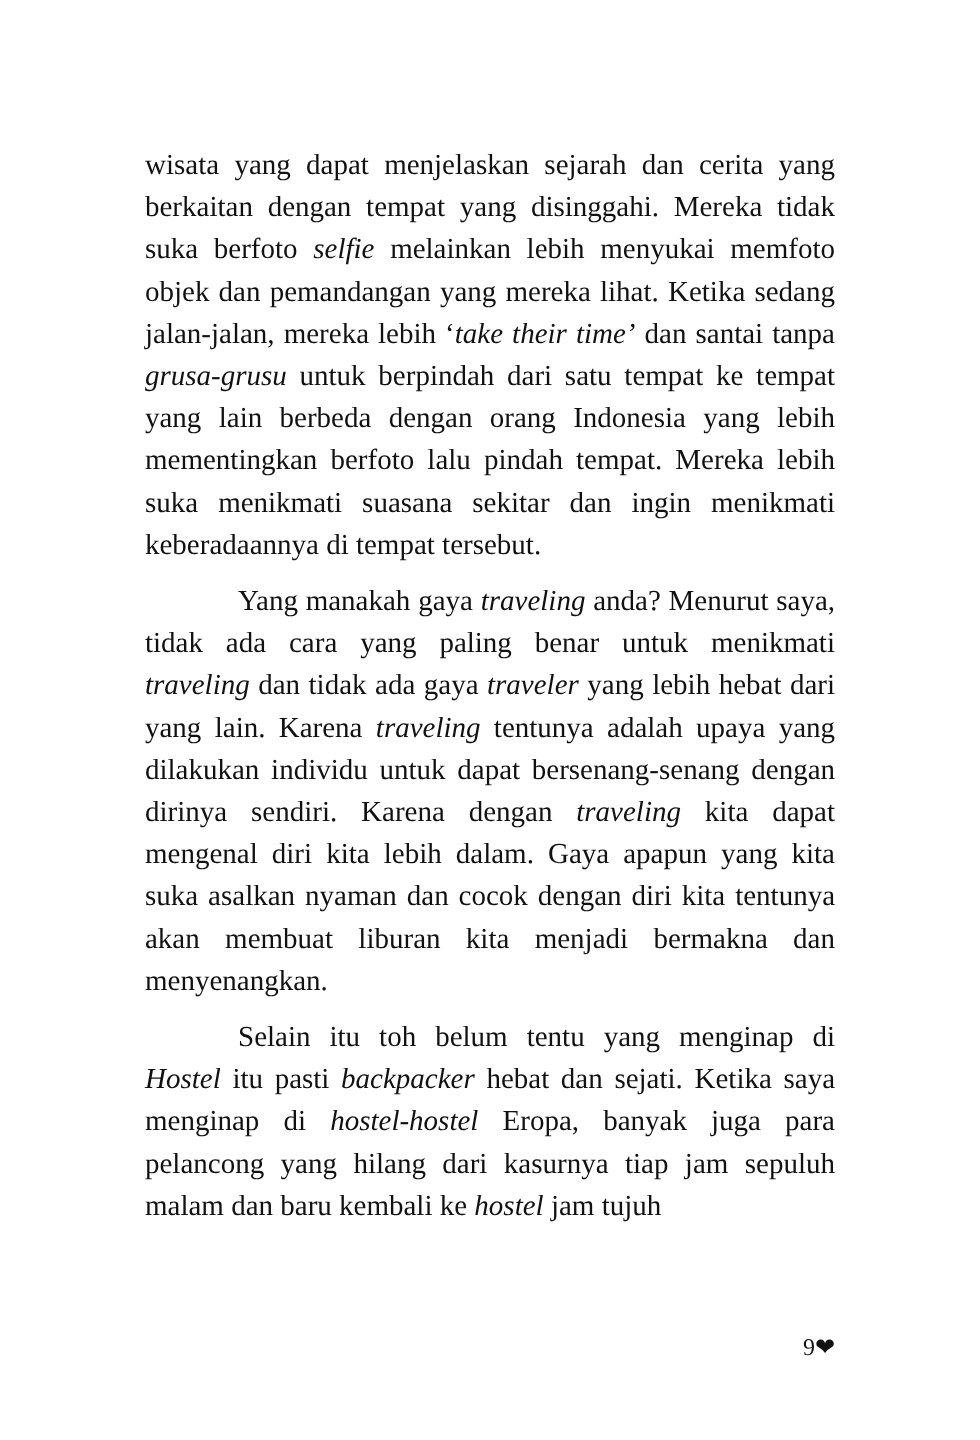wisata yang dapat menjelaskan sejarah dan cerita yang berkaitan dengan tempat yang disinggahi. Mereka tidak suka berfoto selfie melainkan lebih menyukai memfoto objek dan pemandangan yang mereka lihat. Ketika sedang jalan-jalan, mereka lebih ‘take their time’ dan santai tanpa grusa-grusu untuk berpindah dari satu tempat ke tempat yang lain berbeda dengan orang Indonesia yang lebih mementingkan berfoto lalu pindah tempat. Mereka lebih suka menikmati suasana sekitar dan ingin menikmati keberadaannya di tempat tersebut.
Yang manakah gaya traveling anda? Menurut saya, tidak ada cara yang paling benar untuk menikmati traveling dan tidak ada gaya traveler yang lebih hebat dari yang lain. Karena traveling tentunya adalah upaya yang dilakukan individu untuk dapat bersenang-senang dengan dirinya sendiri. Karena dengan traveling kita dapat mengenal diri kita lebih dalam. Gaya apapun yang kita suka asalkan nyaman dan cocok dengan diri kita tentunya akan membuat liburan kita menjadi bermakna dan menyenangkan.
Selain itu toh belum tentu yang menginap di Hostel itu pasti backpacker hebat dan sejati. Ketika saya menginap di hostel-hostel Eropa, banyak juga para pelancong yang hilang dari kasurnya tiap jam sepuluh malam dan baru kembali ke hostel jam tujuh
9❤